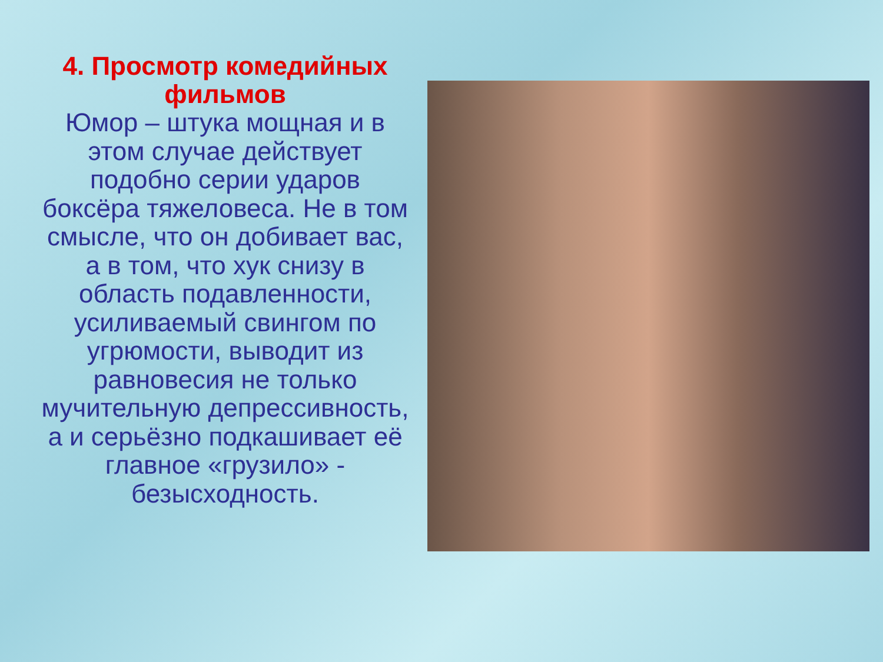4. Просмотр комедийных фильмов
Юмор – штука мощная и в этом случае действует подобно серии ударов боксёра тяжеловеса. Не в том смысле, что он добивает вас, а в том, что хук снизу в область подавленности, усиливаемый свингом по угрюмости, выводит из равновесия не только мучительную депрессивность, а и серьёзно подкашивает её главное «грузило» - безысходность.